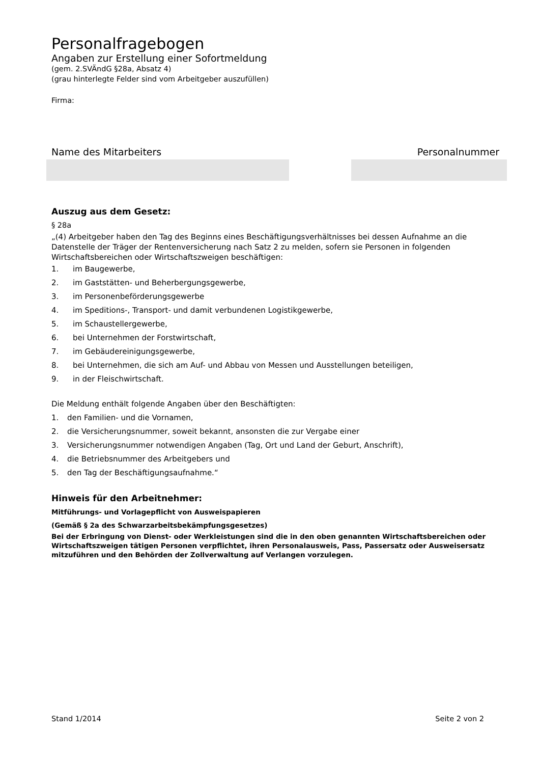Personalfragebogen
Angaben zur Erstellung einer Sofortmeldung
(gem. 2.SVÄndG §28a, Absatz 4)
(grau hinterlegte Felder sind vom Arbeitgeber auszufüllen)
Firma:
Name des Mitarbeiters Personalnummer
Auszug aus dem Gesetz:
§ 28a
„(4) Arbeitgeber haben den Tag des Beginns eines Beschäftigungsverhältnisses bei dessen Aufnahme an die Datenstelle der Träger der Rentenversicherung nach Satz 2 zu melden, sofern sie Personen in folgenden Wirtschaftsbereichen oder Wirtschaftszweigen beschäftigen:
1. im Baugewerbe,
2. im Gaststätten- und Beherbergungsgewerbe,
3. im Personenbeförderungsgewerbe
4. im Speditions-, Transport- und damit verbundenen Logistikgewerbe,
5. im Schaustellergewerbe,
6. bei Unternehmen der Forstwirtschaft,
7. im Gebäudereinigungsgewerbe,
8. bei Unternehmen, die sich am Auf- und Abbau von Messen und Ausstellungen beteiligen,
9. in der Fleischwirtschaft.
Die Meldung enthält folgende Angaben über den Beschäftigten:
1. den Familien- und die Vornamen,
2. die Versicherungsnummer, soweit bekannt, ansonsten die zur Vergabe einer
3. Versicherungsnummer notwendigen Angaben (Tag, Ort und Land der Geburt, Anschrift),
4. die Betriebsnummer des Arbeitgebers und
5. den Tag der Beschäftigungsaufnahme.“
Hinweis für den Arbeitnehmer:
Mitführungs- und Vorlagepflicht von Ausweispapieren
(Gemäß § 2a des Schwarzarbeitsbekämpfungsgesetzes)
Bei der Erbringung von Dienst- oder Werkleistungen sind die in den oben genannten Wirtschaftsbereichen oder Wirtschaftszweigen tätigen Personen verpflichtet, ihren Personalausweis, Pass, Passersatz oder Ausweisersatz mitzuführen und den Behörden der Zollverwaltung auf Verlangen vorzulegen.
Stand 1/2014 Seite 2 von 2